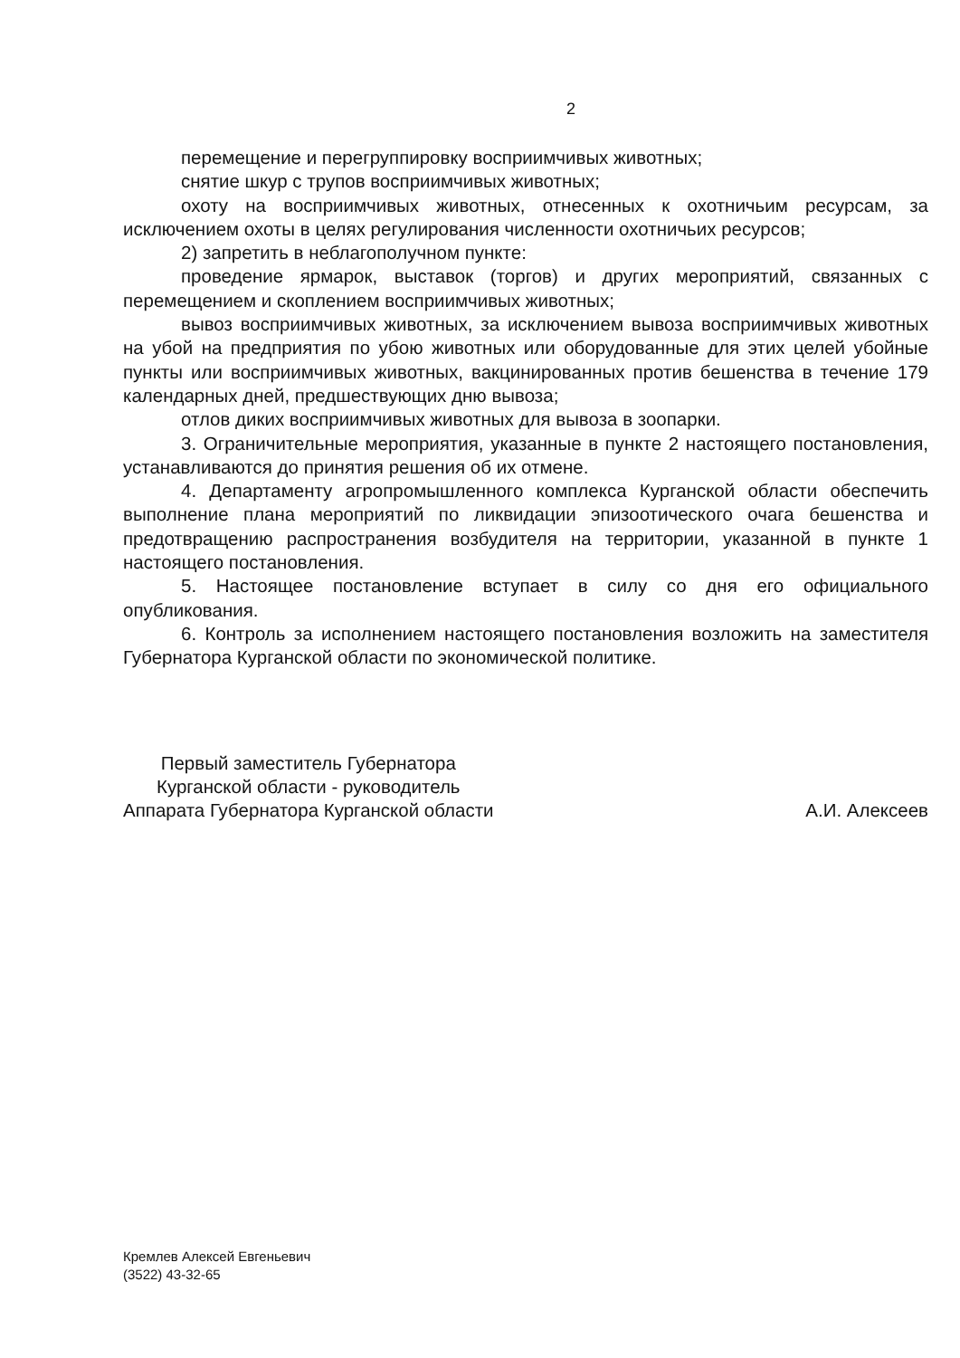2
перемещение и перегруппировку восприимчивых животных;
снятие шкур с трупов восприимчивых животных;
охоту на восприимчивых животных, отнесенных к охотничьим ресурсам, за исключением охоты в целях регулирования численности охотничьих ресурсов;
2) запретить в неблагополучном пункте:
проведение ярмарок, выставок (торгов) и других мероприятий, связанных с перемещением и скоплением восприимчивых животных;
вывоз восприимчивых животных, за исключением вывоза восприимчивых животных на убой на предприятия по убою животных или оборудованные для этих целей убойные пункты или восприимчивых животных, вакцинированных против бешенства в течение 179 календарных дней, предшествующих дню вывоза;
отлов диких восприимчивых животных для вывоза в зоопарки.
3. Ограничительные мероприятия, указанные в пункте 2 настоящего постановления, устанавливаются до принятия решения об их отмене.
4. Департаменту агропромышленного комплекса Курганской области обеспечить выполнение плана мероприятий по ликвидации эпизоотического очага бешенства и предотвращению распространения возбудителя на территории, указанной в пункте 1 настоящего постановления.
5. Настоящее постановление вступает в силу со дня его официального опубликования.
6. Контроль за исполнением настоящего постановления возложить на заместителя Губернатора Курганской области по экономической политике.
Первый заместитель Губернатора
Курганской области - руководитель
Аппарата Губернатора Курганской области
А.И. Алексеев
Кремлев Алексей Евгеньевич
(3522) 43-32-65